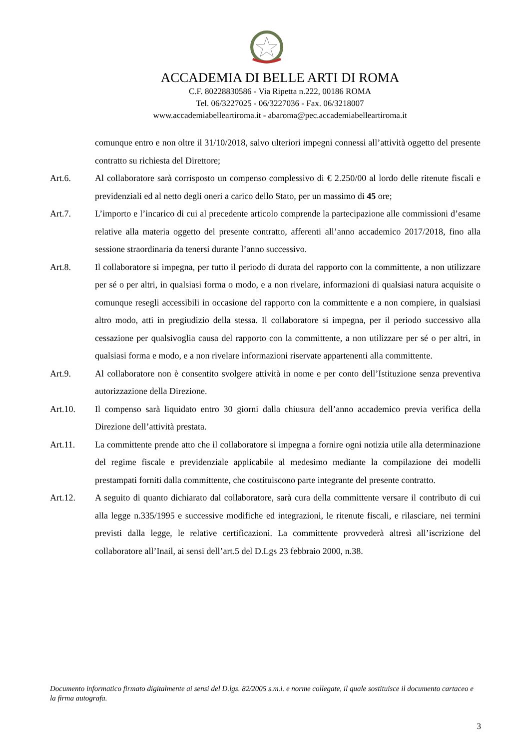ACCADEMIA DI BELLE ARTI DI ROMA
C.F. 80228830586 - Via Ripetta n.222, 00186 ROMA
Tel. 06/3227025 - 06/3227036 - Fax. 06/3218007
www.accademiabelleartiroma.it - abaroma@pec.accademiabelleartiroma.it
comunque entro e non oltre il 31/10/2018, salvo ulteriori impegni connessi all’attività oggetto del presente contratto su richiesta del Direttore;
Art.6. Al collaboratore sarà corrisposto un compenso complessivo di € 2.250/00 al lordo delle ritenute fiscali e previdenziali ed al netto degli oneri a carico dello Stato, per un massimo di 45 ore;
Art.7. L’importo e l’incarico di cui al precedente articolo comprende la partecipazione alle commissioni d’esame relative alla materia oggetto del presente contratto, afferenti all’anno accademico 2017/2018, fino alla sessione straordinaria da tenersi durante l’anno successivo.
Art.8. Il collaboratore si impegna, per tutto il periodo di durata del rapporto con la committente, a non utilizzare per sé o per altri, in qualsiasi forma o modo, e a non rivelare, informazioni di qualsiasi natura acquisite o comunque resegli accessibili in occasione del rapporto con la committente e a non compiere, in qualsiasi altro modo, atti in pregiudizio della stessa. Il collaboratore si impegna, per il periodo successivo alla cessazione per qualsivoglia causa del rapporto con la committente, a non utilizzare per sé o per altri, in qualsiasi forma e modo, e a non rivelare informazioni riservate appartenenti alla committente.
Art.9. Al collaboratore non è consentito svolgere attività in nome e per conto dell’Istituzione senza preventiva autorizzazione della Direzione.
Art.10. Il compenso sarà liquidato entro 30 giorni dalla chiusura dell’anno accademico previa verifica della Direzione dell’attività prestata.
Art.11. La committente prende atto che il collaboratore si impegna a fornire ogni notizia utile alla determinazione del regime fiscale e previdenziale applicabile al medesimo mediante la compilazione dei modelli prestampati forniti dalla committente, che costituiscono parte integrante del presente contratto.
Art.12. A seguito di quanto dichiarato dal collaboratore, sarà cura della committente versare il contributo di cui alla legge n.335/1995 e successive modifiche ed integrazioni, le ritenute fiscali, e rilasciare, nei termini previsti dalla legge, le relative certificazioni. La committente provvederà altresì all’iscrizione del collaboratore all’Inail, ai sensi dell’art.5 del D.Lgs 23 febbraio 2000, n.38.
Documento informatico firmato digitalmente ai sensi del D.lgs. 82/2005 s.m.i. e norme collegate, il quale sostituisce il documento cartaceo e la firma autografa.
3